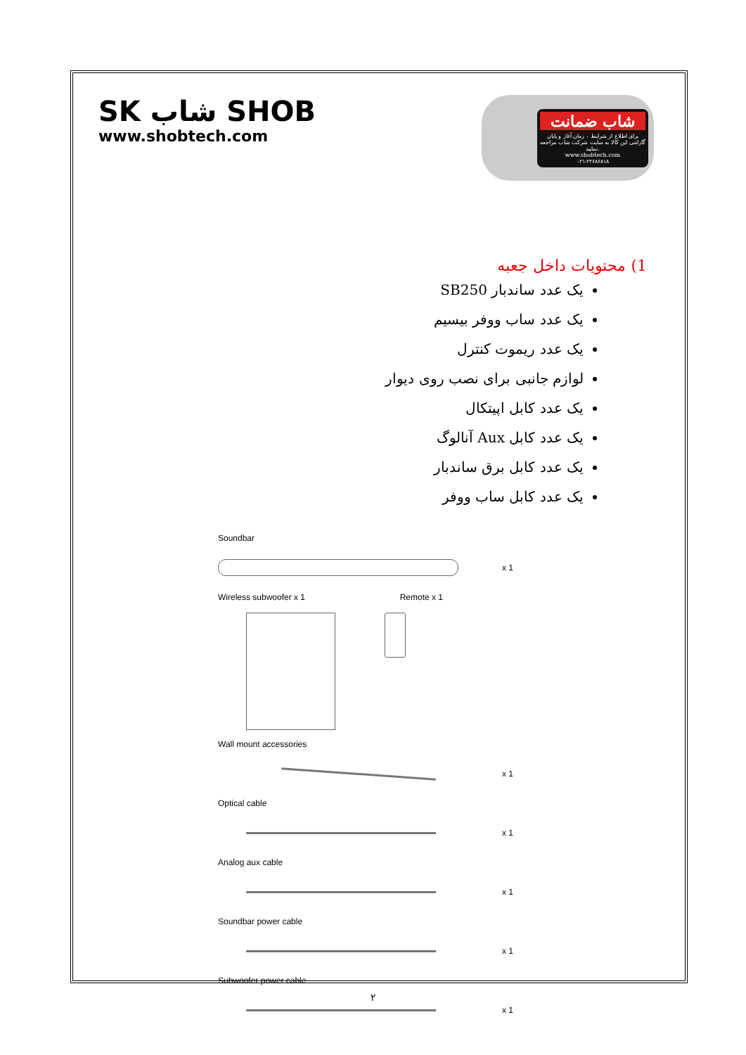SK شاب SHOB
www.shobtech.com
شاب ضمانت
برای اطلاع از شرایط ، زمان آغاز و پایان گارانتی این کالا به سایت شرکت شاب مراجعه نمایید.
www.shobtech.com
۰۲۱-۲۲۶۸۶۸۱۸
1) محتویات داخل جعبه
یک عدد ساندبار SB250
یک عدد ساب ووفر بیسیم
یک عدد ریموت کنترل
لوازم جانبی برای نصب روی دیوار
یک عدد کابل اپیتکال
یک عدد کابل Aux آنالوگ
یک عدد کابل برق ساندبار
یک عدد کابل ساب ووفر
Soundbar
x 1
Wireless subwoofer x 1 Remote x 1
Wall mount accessories
x 1
Optical cable
x 1
Analog aux cable
x 1
Soundbar power cable
x 1
Subwoofer power cable
x 1
۲